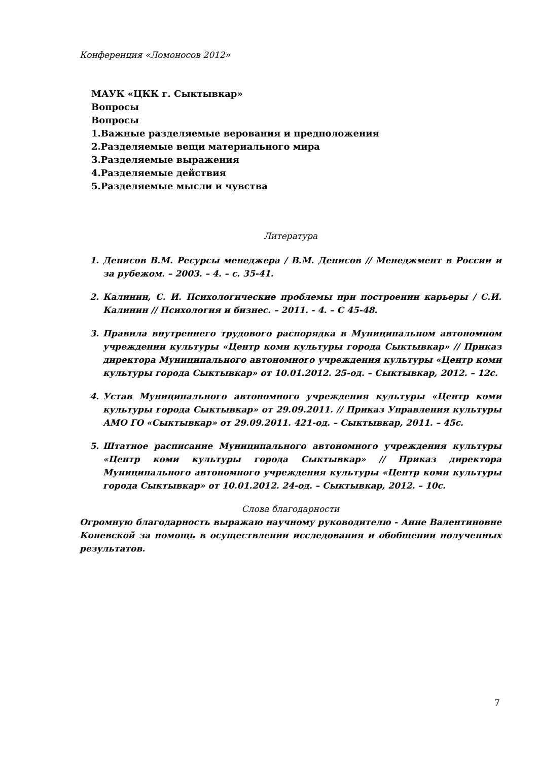Конференция «Ломоносов 2012»
МАУК «ЦКК г. Сыктывкар»
Вопросы
Вопросы
1.Важные разделяемые верования и предположения
2.Разделяемые вещи материального мира
3.Разделяемые выражения
4.Разделяемые действия
5.Разделяемые мысли и чувства
Литература
1. Денисов В.М. Ресурсы менеджера / В.М. Денисов // Менеджмент в России и за рубежом. – 2003. – 4. – с. 35-41.
2. Калинин, С. И. Психологические проблемы при построении карьеры / С.И. Калинин // Психология и бизнес. – 2011. - 4. – С 45-48.
3. Правила внутреннего трудового распорядка в Муниципальном автономном учреждении культуры «Центр коми культуры города Сыктывкар» // Приказ директора Муниципального автономного учреждения культуры «Центр коми культуры города Сыктывкар» от 10.01.2012. 25-од. – Сыктывкар, 2012. – 12с.
4. Устав Муниципального автономного учреждения культуры «Центр коми культуры города Сыктывкар» от 29.09.2011. // Приказ Управления культуры АМО ГО «Сыктывкар» от 29.09.2011. 421-од. – Сыктывкар, 2011. – 45с.
5. Штатное расписание Муниципального автономного учреждения культуры «Центр коми культуры города Сыктывкар» // Приказ директора Муниципального автономного учреждения культуры «Центр коми культуры города Сыктывкар» от 10.01.2012. 24-од. – Сыктывкар, 2012. – 10с.
Слова благодарности
Огромную благодарность выражаю научному руководителю - Анне Валентиновне Коневской за помощь в осуществлении исследования и обобщении полученных результатов.
7